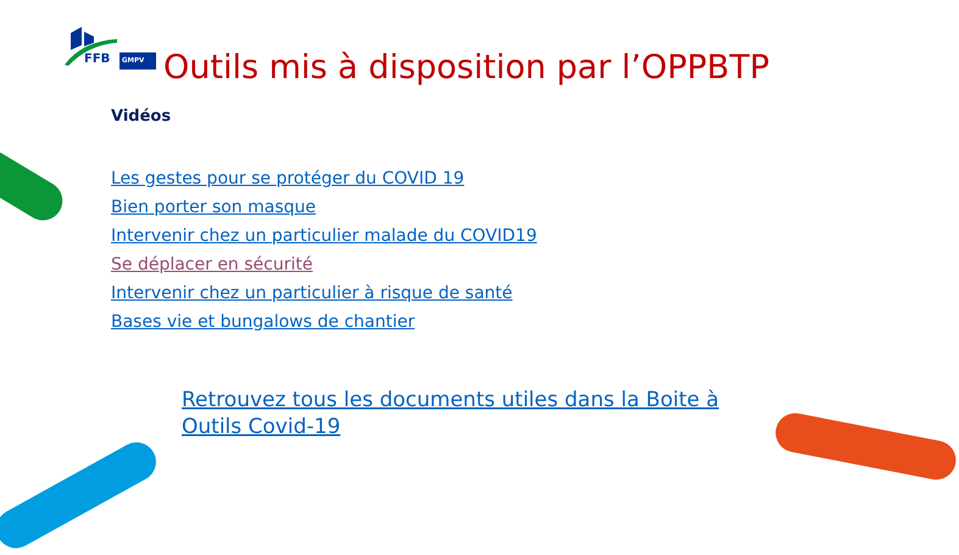FFB
GMPV
Outils mis à disposition par l’OPPBTP
Vidéos
Les gestes pour se protéger du COVID 19
Bien porter son masque
Intervenir chez un particulier malade du COVID19
Se déplacer en sécurité
Intervenir chez un particulier à risque de santé
Bases vie et bungalows de chantier
Retrouvez tous les documents utiles dans la Boite à Outils Covid-19